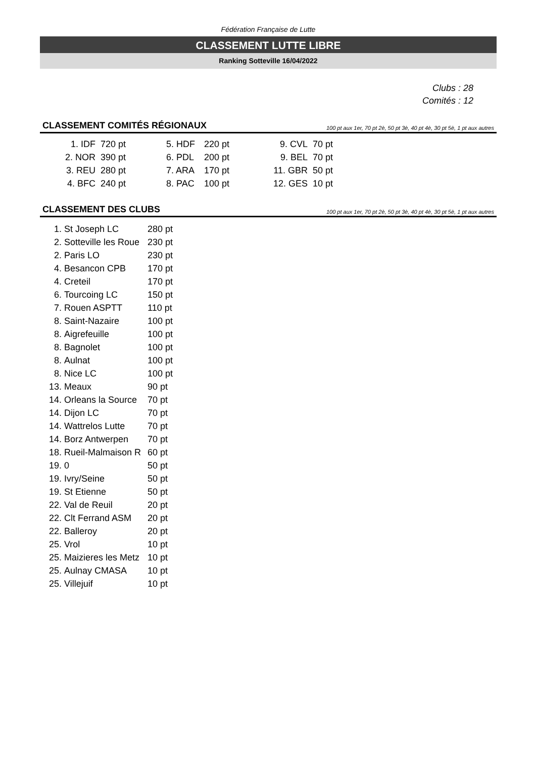Fédération Française de Lutte
CLASSEMENT LUTTE LIBRE
Ranking Sotteville 16/04/2022
Clubs : 28
Comités : 12
CLASSEMENT COMITÉS RÉGIONAUX 100 pt aux 1er, 70 pt 2è, 50 pt 3è, 40 pt 4è, 30 pt 5è, 1 pt aux autres
| 1. IDF | 720 pt | 5. HDF | 220 pt | 9. CVL | 70 pt |
| 2. NOR | 390 pt | 6. PDL | 200 pt | 9. BEL | 70 pt |
| 3. REU | 280 pt | 7. ARA | 170 pt | 11. GBR | 50 pt |
| 4. BFC | 240 pt | 8. PAC | 100 pt | 12. GES | 10 pt |
CLASSEMENT DES CLUBS 100 pt aux 1er, 70 pt 2è, 50 pt 3è, 40 pt 4è, 30 pt 5è, 1 pt aux autres
| 1. | St Joseph LC | 280 pt |
| 2. | Sotteville les Roue | 230 pt |
| 2. | Paris LO | 230 pt |
| 4. | Besancon CPB | 170 pt |
| 4. | Creteil | 170 pt |
| 6. | Tourcoing LC | 150 pt |
| 7. | Rouen ASPTT | 110 pt |
| 8. | Saint-Nazaire | 100 pt |
| 8. | Aigrefeuille | 100 pt |
| 8. | Bagnolet | 100 pt |
| 8. | Aulnat | 100 pt |
| 8. | Nice LC | 100 pt |
| 13. | Meaux | 90 pt |
| 14. | Orleans la Source | 70 pt |
| 14. | Dijon LC | 70 pt |
| 14. | Wattrelos Lutte | 70 pt |
| 14. | Borz Antwerpen | 70 pt |
| 18. | Rueil-Malmaison R | 60 pt |
| 19. | 0 | 50 pt |
| 19. | Ivry/Seine | 50 pt |
| 19. | St Etienne | 50 pt |
| 22. | Val de Reuil | 20 pt |
| 22. | Clt Ferrand ASM | 20 pt |
| 22. | Balleroy | 20 pt |
| 25. | Vrol | 10 pt |
| 25. | Maizieres les Metz | 10 pt |
| 25. | Aulnay CMASA | 10 pt |
| 25. | Villejuif | 10 pt |